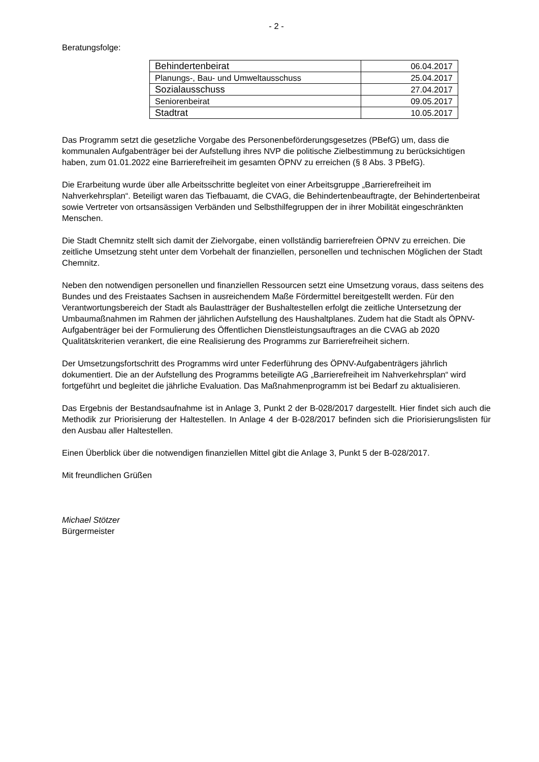- 2 -
Beratungsfolge:
| Behindertenbeirat | 06.04.2017 |
| Planungs-, Bau- und Umweltausschuss | 25.04.2017 |
| Sozialausschuss | 27.04.2017 |
| Seniorenbeirat | 09.05.2017 |
| Stadtrat | 10.05.2017 |
Das Programm setzt die gesetzliche Vorgabe des Personenbeförderungsgesetzes (PBefG) um, dass die kommunalen Aufgabenträger bei der Aufstellung ihres NVP die politische Zielbestimmung zu berücksichtigen haben, zum 01.01.2022 eine Barrierefreiheit im gesamten ÖPNV zu erreichen (§ 8 Abs. 3 PBefG).
Die Erarbeitung wurde über alle Arbeitsschritte begleitet von einer Arbeitsgruppe „Barrierefreiheit im Nahverkehrsplan“. Beteiligt waren das Tiefbauamt, die CVAG, die Behindertenbeauftragte, der Behindertenbeirat sowie Vertreter von ortsansässigen Verbänden und Selbsthilfegruppen der in ihrer Mobilität eingeschränkten Menschen.
Die Stadt Chemnitz stellt sich damit der Zielvorgabe, einen vollständig barrierefreien ÖPNV zu erreichen. Die zeitliche Umsetzung steht unter dem Vorbehalt der finanziellen, personellen und technischen Möglichen der Stadt Chemnitz.
Neben den notwendigen personellen und finanziellen Ressourcen setzt eine Umsetzung voraus, dass seitens des Bundes und des Freistaates Sachsen in ausreichendem Maße Fördermittel bereitgestellt werden. Für den Verantwortungsbereich der Stadt als Baulastträger der Bushaltestellen erfolgt die zeitliche Untersetzung der Umbaumaßnahmen im Rahmen der jährlichen Aufstellung des Haushaltplanes. Zudem hat die Stadt als ÖPNV-Aufgabenträger bei der Formulierung des Öffentlichen Dienstleistungsauftrages an die CVAG ab 2020 Qualitätskriterien verankert, die eine Realisierung des Programms zur Barrierefreiheit sichern.
Der Umsetzungsfortschritt des Programms wird unter Federführung des ÖPNV-Aufgabenträgers jährlich dokumentiert. Die an der Aufstellung des Programms beteiligte AG „Barrierefreiheit im Nahverkehrsplan“ wird fortgeführt und begleitet die jährliche Evaluation. Das Maßnahmenprogramm ist bei Bedarf zu aktualisieren.
Das Ergebnis der Bestandsaufnahme ist in Anlage 3, Punkt 2 der B-028/2017 dargestellt. Hier findet sich auch die Methodik zur Priorisierung der Haltestellen. In Anlage 4 der B-028/2017 befinden sich die Priorisierungslisten für den Ausbau aller Haltestellen.
Einen Überblick über die notwendigen finanziellen Mittel gibt die Anlage 3, Punkt 5 der B-028/2017.
Mit freundlichen Grüßen
Michael Stötzer
Bürgermeister